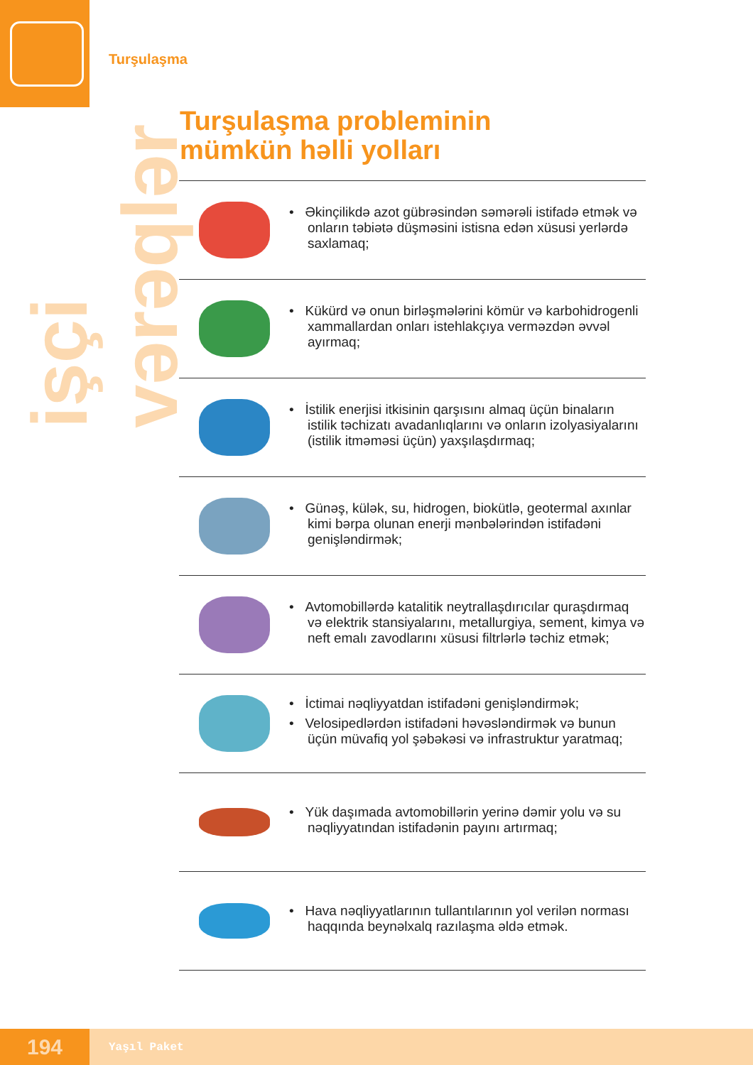işçi vərəqlər
Turşulaşma
Turşulaşma probleminin
mümkün həlli yolları
• Əkinçilikdə azot gübrəsindən səmərəli istifadə etmək və onların təbiətə düşməsini istisna edən xüsusi yerlərdə saxlamaq;
• Kükürd və onun birləşmələrini kömür və karbohidrogenli xammallardan onları istehlakçıya verməzdən əvvəl ayırmaq;
• İstilik enerjisi itkisinin qarşısını almaq üçün binaların istilik təchizatı avadanlıqlarını və onların izolyasiyalarını (istilik itməməsi üçün) yaxşılaşdırmaq;
• Günəş, külək, su, hidrogen, biokütlə, geotermal axınlar kimi bərpa olunan enerji mənbələrindən istifadəni genişləndirmək;
• Avtomobillərdə katalitik neytrallaşdırıcılar quraşdırmaq və elektrik stansiyalarını, metallurgiya, sement, kimya və neft emalı zavodlarını xüsusi filtrlərlə təchiz etmək;
• İctimai nəqliyyatdan istifadəni genişləndirmək;
• Velosipedlərdən istifadəni həvəsləndirmək və bunun üçün müvafiq yol şəbəkəsi və infrastruktur yaratmaq;
• Yük daşımada avtomobillərin yerinə dəmir yolu və su nəqliyyatından istifadənin payını artırmaq;
• Hava nəqliyyatlarının tullantılarının yol verilən norması haqqında beynəlxalq razılaşma əldə etmək.
194
Yaşıl Paket